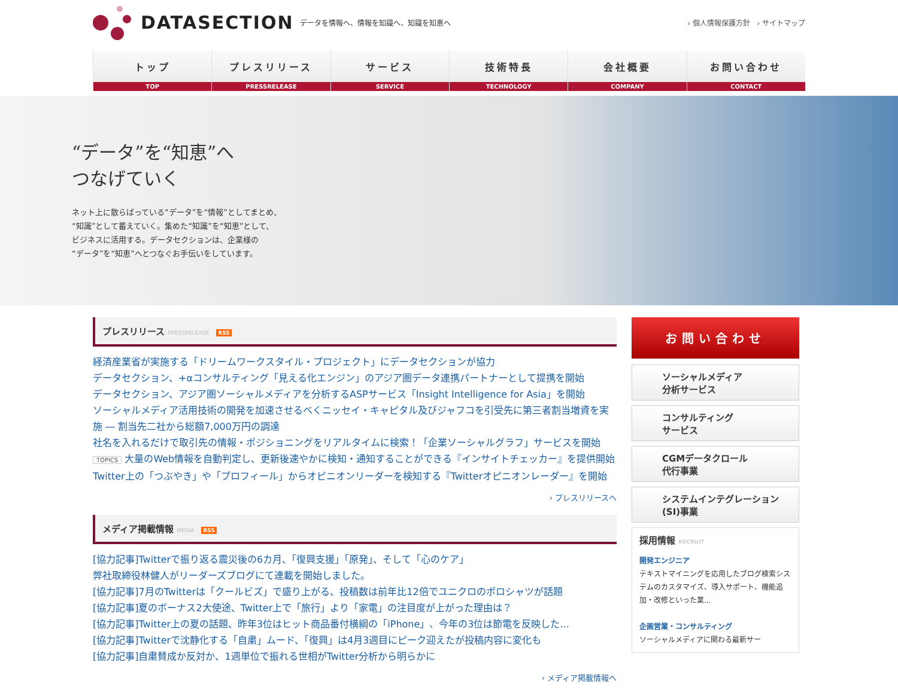DATASECTION データを情報へ、情報を知識へ、知識を知恵へ
› 個人情報保護方針 › サイトマップ
トップ
TOP
プレスリリース
PRESSRELEASE
サービス
SERVICE
技術特長
TECHNOLOGY
会社概要
COMPANY
お問い合わせ
CONTACT
“データ”を“知恵”へ
つなげていく
ネット上に散らばっている“データ”を“情報”としてまとめ、
“知識”として蓄えていく。集めた“知識”を“知恵”として、
ビジネスに活用する。データセクションは、企業様の
“データ”を“知恵”へとつなぐお手伝いをしています。
プレスリリース PRESSRELEASE RSS
経済産業省が実施する「ドリームワークスタイル・プロジェクト」にデータセクションが協力
データセクション、+αコンサルティング「見える化エンジン」のアジア圏データ連携パートナーとして提携を開始
データセクション、アジア圏ソーシャルメディアを分析するASPサービス「Insight Intelligence for Asia」を開始
ソーシャルメディア活用技術の開発を加速させるべくニッセイ・キャピタル及びジャフコを引受先に第三者割当増資を実施 ― 割当先二社から総額7,000万円の調達
社名を入れるだけで取引先の情報・ポジショニングをリアルタイムに検索！「企業ソーシャルグラフ」サービスを開始
TOPICS 大量のWeb情報を自動判定し、更新後速やかに検知・通知することができる『インサイトチェッカー』を提供開始
Twitter上の「つぶやき」や「プロフィール」からオピニオンリーダーを検知する『Twitterオピニオンレーダー』を開始
› プレスリリースへ
メディア掲載情報 MEDIA RSS
[協力記事]Twitterで振り返る震災後の6カ月、「復興支援」「原発」、そして「心のケア」
弊社取締役林健人がリーダーズブログにて連載を開始しました。
[協力記事]7月のTwitterは「クールビズ」で盛り上がる、投稿数は前年比12倍でユニクロのポロシャツが話題
[協力記事]夏のボーナス2大使途、Twitter上で「旅行」より「家電」の注目度が上がった理由は？
[協力記事]Twitter上の夏の話題、昨年3位はヒット商品番付横綱の「iPhone」、今年の3位は節電を反映した...
[協力記事]Twitterで沈静化する「自粛」ムード、「復興」は4月3週目にピーク迎えたが投稿内容に変化も
[協力記事]自粛賛成か反対か、1週単位で振れる世相がTwitter分析から明らかに
› メディア掲載情報へ
お問い合わせ
ソーシャルメディア
分析サービス
コンサルティング
サービス
CGMデータクロール
代行事業
システムインテグレーション
(SI)事業
採用情報 RECRUIT
開発エンジニア
テキストマイニングを応用したブログ検索システムのカスタマイズ、導入サポート、機能追加・改修といった業...
企画営業・コンサルティング
ソーシャルメディアに関わる最新サー